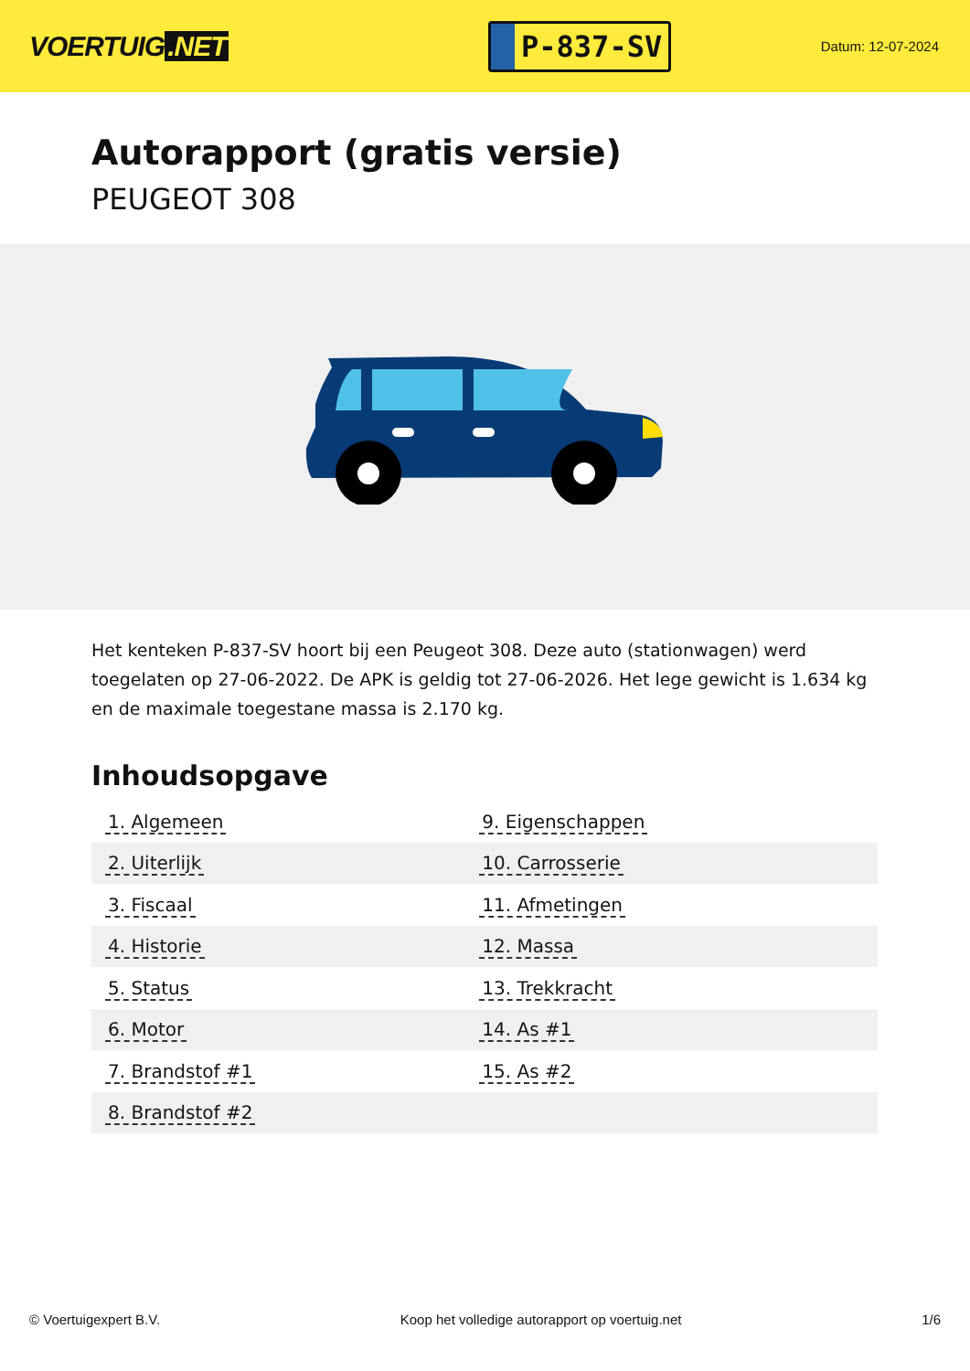VOERTUIG.NET
P-837-SV
Datum: 12-07-2024
Autorapport (gratis versie)
PEUGEOT 308
Het kenteken P-837-SV hoort bij een Peugeot 308. Deze auto (stationwagen) werd toegelaten op 27-06-2022. De APK is geldig tot 27-06-2026. Het lege gewicht is 1.634 kg en de maximale toegestane massa is 2.170 kg.
Inhoudsopgave
| 1. Algemeen | 9. Eigenschappen |
| 2. Uiterlijk | 10. Carrosserie |
| 3. Fiscaal | 11. Afmetingen |
| 4. Historie | 12. Massa |
| 5. Status | 13. Trekkracht |
| 6. Motor | 14. As #1 |
| 7. Brandstof #1 | 15. As #2 |
| 8. Brandstof #2 | |
© Voertuigexpert B.V. Koop het volledige autorapport op voertuig.net 1/6